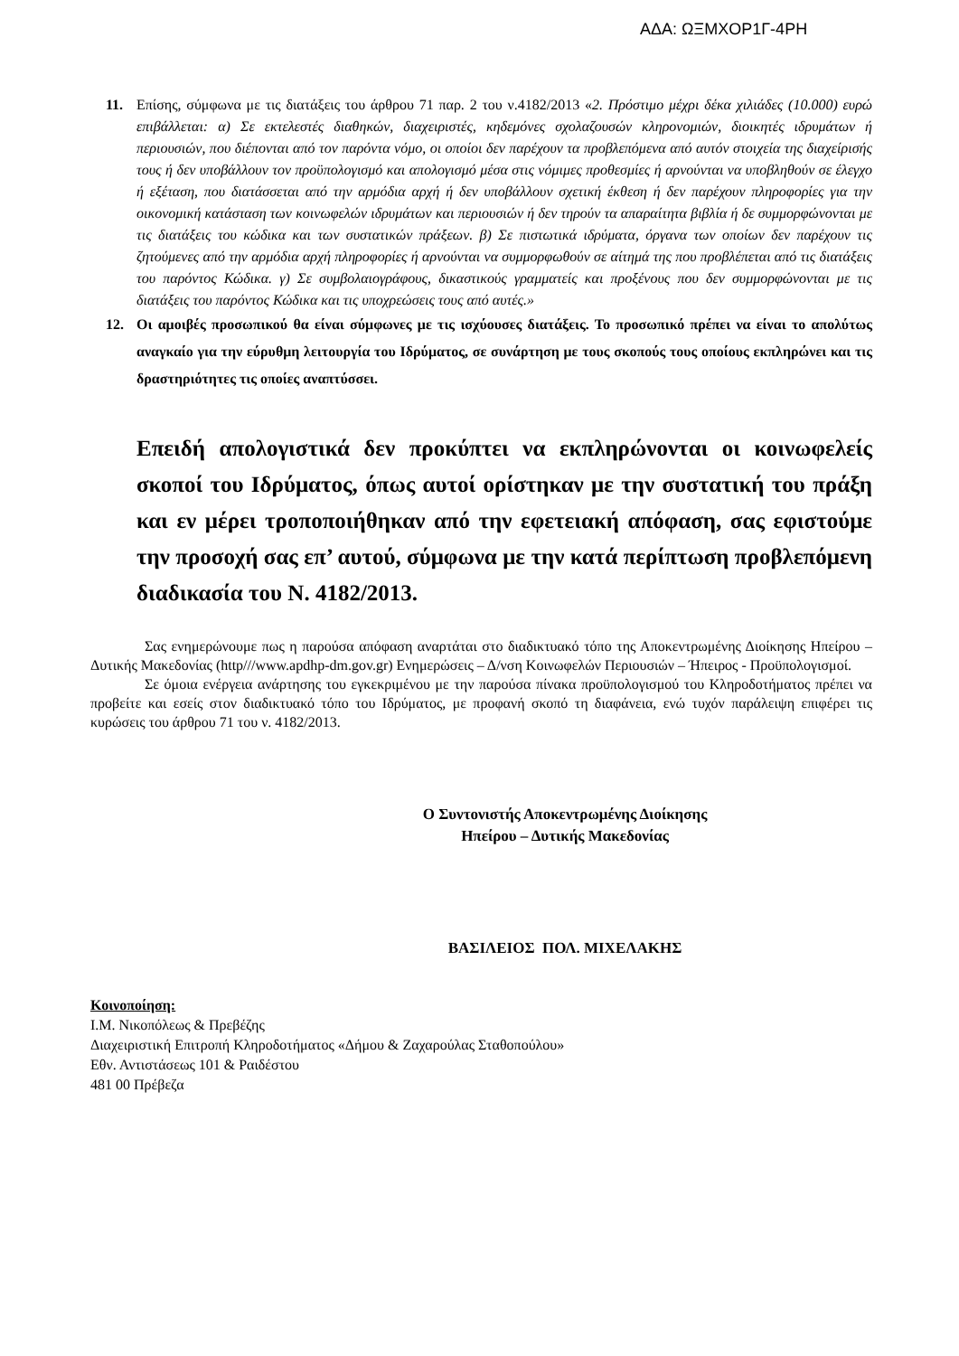ΑΔΑ: ΩΞΜΧΟΡ1Γ-4ΡΗ
11. Επίσης, σύμφωνα με τις διατάξεις του άρθρου 71 παρ. 2 του ν.4182/2013 «2. Πρόστιμο μέχρι δέκα χιλιάδες (10.000) ευρώ επιβάλλεται: α) Σε εκτελεστές διαθηκών, διαχειριστές, κηδεμόνες σχολαζουσών κληρονομιών, διοικητές ιδρυμάτων ή περιουσιών, που διέπονται από τον παρόντα νόμο, οι οποίοι δεν παρέχουν τα προβλεπόμενα από αυτόν στοιχεία της διαχείρισής τους ή δεν υποβάλλουν τον προϋπολογισμό και απολογισμό μέσα στις νόμιμες προθεσμίες ή αρνούνται να υποβληθούν σε έλεγχο ή εξέταση, που διατάσσεται από την αρμόδια αρχή ή δεν υποβάλλουν σχετική έκθεση ή δεν παρέχουν πληροφορίες για την οικονομική κατάσταση των κοινωφελών ιδρυμάτων και περιουσιών ή δεν τηρούν τα απαραίτητα βιβλία ή δε συμμορφώνονται με τις διατάξεις του κώδικα και των συστατικών πράξεων. β) Σε πιστωτικά ιδρύματα, όργανα των οποίων δεν παρέχουν τις ζητούμενες από την αρμόδια αρχή πληροφορίες ή αρνούνται να συμμορφωθούν σε αίτημά της που προβλέπεται από τις διατάξεις του παρόντος Κώδικα. γ) Σε συμβολαιογράφους, δικαστικούς γραμματείς και προξένους που δεν συμμορφώνονται με τις διατάξεις του παρόντος Κώδικα και τις υποχρεώσεις τους από αυτές.»
12. Οι αμοιβές προσωπικού θα είναι σύμφωνες με τις ισχύουσες διατάξεις. Το προσωπικό πρέπει να είναι το απολύτως αναγκαίο για την εύρυθμη λειτουργία του Ιδρύματος, σε συνάρτηση με τους σκοπούς τους οποίους εκπληρώνει και τις δραστηριότητες τις οποίες αναπτύσσει.
Επειδή απολογιστικά δεν προκύπτει να εκπληρώνονται οι κοινωφελείς σκοποί του Ιδρύματος, όπως αυτοί ορίστηκαν με την συστατική του πράξη και εν μέρει τροποποιήθηκαν από την εφετειακή απόφαση, σας εφιστούμε την προσοχή σας επ’ αυτού, σύμφωνα με την κατά περίπτωση προβλεπόμενη διαδικασία του Ν. 4182/2013.
Σας ενημερώνουμε πως η παρούσα απόφαση αναρτάται στο διαδικτυακό τόπο της Αποκεντρωμένης Διοίκησης Ηπείρου – Δυτικής Μακεδονίας (http///www.apdhp-dm.gov.gr) Ενημερώσεις – Δ/νση Κοινωφελών Περιουσιών – Ήπειρος - Προϋπολογισμοί.
Σε όμοια ενέργεια ανάρτησης του εγκεκριμένου με την παρούσα πίνακα προϋπολογισμού του Κληροδοτήματος πρέπει να προβείτε και εσείς στον διαδικτυακό τόπο του Ιδρύματος, με προφανή σκοπό τη διαφάνεια, ενώ τυχόν παράλειψη επιφέρει τις κυρώσεις του άρθρου 71 του ν. 4182/2013.
Ο Συντονιστής Αποκεντρωμένης Διοίκησης
Ηπείρου – Δυτικής Μακεδονίας
ΒΑΣΙΛΕΙΟΣ ΠΟΛ. ΜΙΧΕΛΑΚΗΣ
Κοινοποίηση:
Ι.Μ. Νικοπόλεως & Πρεβέζης
Διαχειριστική Επιτροπή Κληροδοτήματος «Δήμου & Ζαχαρούλας Σταθοπούλου»
Εθν. Αντιστάσεως 101 & Ραιδέστου
481 00 Πρέβεζα